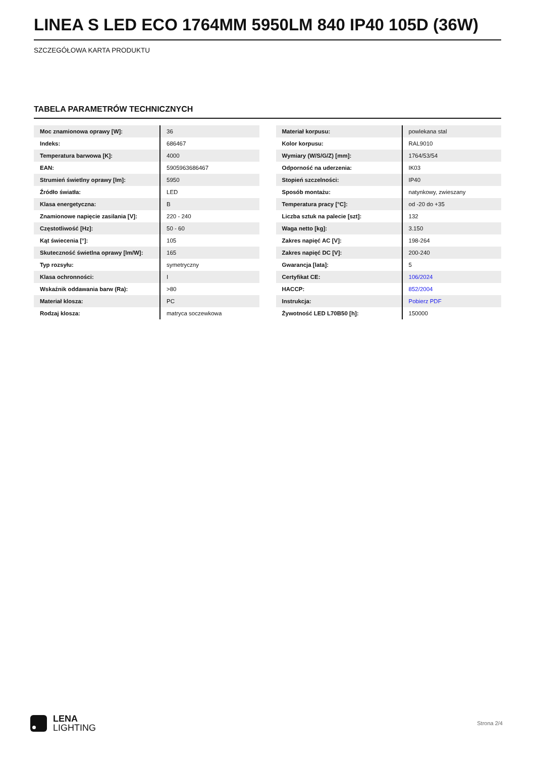LINEA S LED ECO 1764MM 5950LM 840 IP40 105D (36W)
SZCZEGÓŁOWA KARTA PRODUKTU
TABELA PARAMETRÓW TECHNICZNYCH
| Moc znamionowa oprawy [W]: | 36 |
| Indeks: | 686467 |
| Temperatura barwowa [K]: | 4000 |
| EAN: | 5905963686467 |
| Strumień świetlny oprawy [lm]: | 5950 |
| Źródło światła: | LED |
| Klasa energetyczna: | B |
| Znamionowe napięcie zasilania [V]: | 220 - 240 |
| Częstotliwość [Hz]: | 50 - 60 |
| Kąt świecenia [°]: | 105 |
| Skuteczność świetlna oprawy [lm/W]: | 165 |
| Typ rozsyłu: | symetryczny |
| Klasa ochronności: | I |
| Wskaźnik oddawania barw (Ra): | >80 |
| Materiał klosza: | PC |
| Rodzaj klosza: | matryca soczewkowa |
| Materiał korpusu: | powlekana stal |
| Kolor korpusu: | RAL9010 |
| Wymiary (W/S/G/Z) [mm]: | 1764/53/54 |
| Odporność na uderzenia: | IK03 |
| Stopień szczelności: | IP40 |
| Sposób montażu: | natynkowy, zwieszany |
| Temperatura pracy [°C]: | od -20 do +35 |
| Liczba sztuk na palecie [szt]: | 132 |
| Waga netto [kg]: | 3.150 |
| Zakres napięć AC [V]: | 198-264 |
| Zakres napięć DC [V]: | 200-240 |
| Gwarancja [lata]: | 5 |
| Certyfikat CE: | 106/2024 |
| HACCP: | 852/2004 |
| Instrukcja: | Pobierz PDF |
| Żywotność LED L70B50 [h]: | 150000 |
LENA
LIGHTING
Strona 2/4